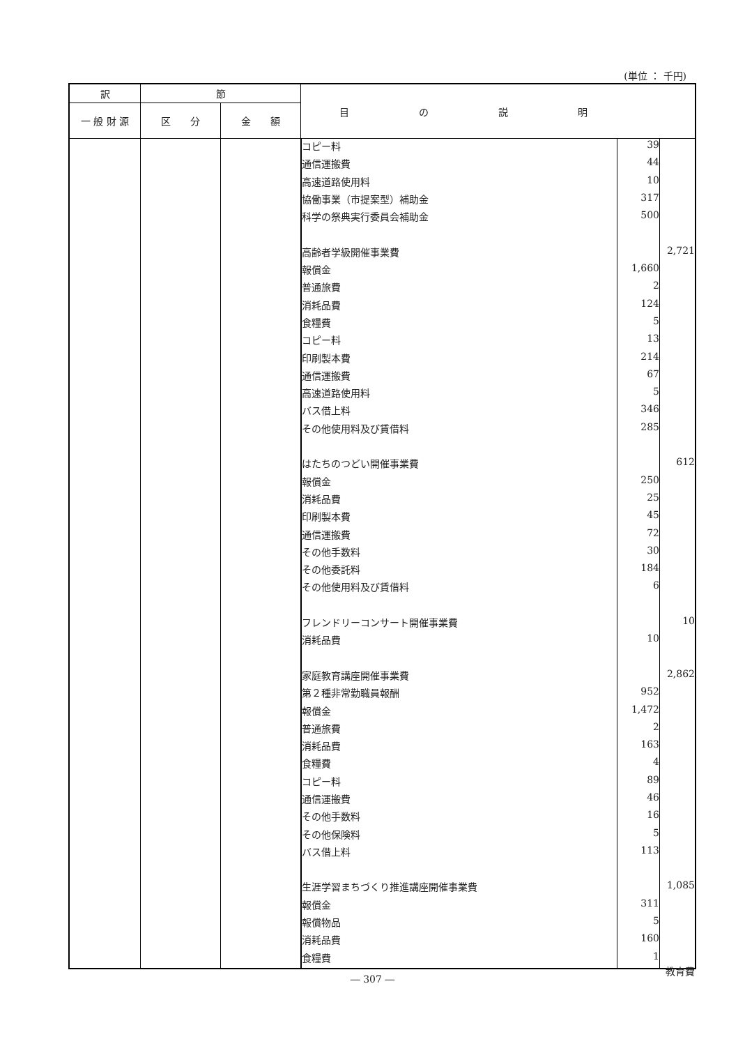(単位 ： 千円)
| 訳 | 節 | | 目の説明 |
| --- | --- | --- | --- |
| 一 般 財 源 | 区 分 | 金 額 | |
| | | | / コピー料 / 39 / / / 通信運搬費 / 44 / / / 高速道路使用料 / 10 / / / 協働事業（市提案型）補助金 / 317 / / / 科学の祭典実行委員会補助金 / 500 / / / 高齢者学級開催事業費 / / 2,721 / / 報償金 / 1,660 / / / 普通旅費 / 2 / / / 消耗品費 / 124 / / / 食糧費 / 5 / / / コピー料 / 13 / / / 印刷製本費 / 214 / / / 通信運搬費 / 67 / / / 高速道路使用料 / 5 / / / バス借上料 / 346 / / / その他使用料及び賃借料 / 285 / / / はたちのつどい開催事業費 / / 612 / / 報償金 / 250 / / / 消耗品費 / 25 / / / 印刷製本費 / 45 / / / 通信運搬費 / 72 / / / その他手数料 / 30 / / / その他委託料 / 184 / / / その他使用料及び賃借料 / 6 / / / フレンドリーコンサート開催事業費 / / 10 / / 消耗品費 / 10 / / / 家庭教育講座開催事業費 / / 2,862 / / 第２種非常勤職員報酬 / 952 / / / 報償金 / 1,472 / / / 普通旅費 / 2 / / / 消耗品費 / 163 / / / 食糧費 / 4 / / / コピー料 / 89 / / / 通信運搬費 / 46 / / / その他手数料 / 16 / / / その他保険料 / 5 / / / バス借上料 / 113 / / / 生涯学習まちづくり推進講座開催事業費 / / 1,085 / / 報償金 / 311 / / / 報償物品 / 5 / / / 消耗品費 / 160 / / / 食糧費 / 1 / / |
教育費
― 307 ―